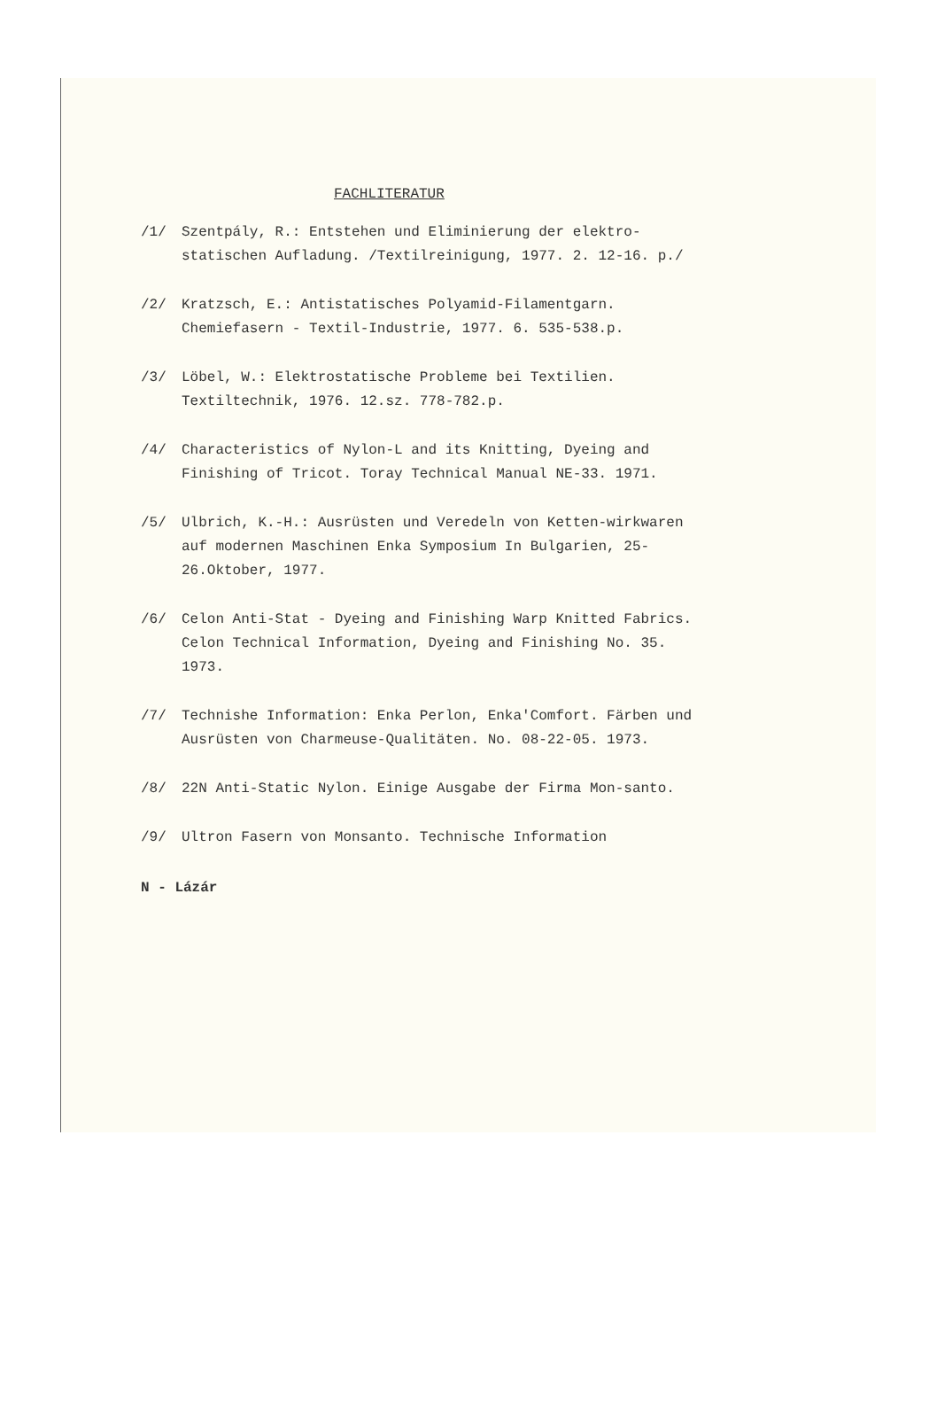FACHLITERATUR
/1/ Szentpály, R.: Entstehen und Eliminierung der elektro-statischen Aufladung. /Textilreinigung, 1977. 2. 12-16. p./
/2/ Kratzsch, E.: Antistatisches Polyamid-Filamentgarn. Chemiefasern - Textil-Industrie, 1977. 6. 535-538.p.
/3/ Löbel, W.: Elektrostatische Probleme bei Textilien. Textiltechnik, 1976. 12.sz. 778-782.p.
/4/ Characteristics of Nylon-L and its Knitting, Dyeing and Finishing of Tricot. Toray Technical Manual NE-33. 1971.
/5/ Ulbrich, K.-H.: Ausrüsten und Veredeln von Ketten-wirkwaren auf modernen Maschinen Enka Symposium In Bulgarien, 25-26.Oktober, 1977.
/6/ Celon Anti-Stat - Dyeing and Finishing Warp Knitted Fabrics. Celon Technical Information, Dyeing and Finishing No. 35. 1973.
/7/ Technishe Information: Enka Perlon, Enka'Comfort. Färben und Ausrüsten von Charmeuse-Qualitäten. No. 08-22-05. 1973.
/8/ 22N Anti-Static Nylon. Einige Ausgabe der Firma Mon-santo.
/9/ Ultron Fasern von Monsanto. Technische Information
N - Lázár